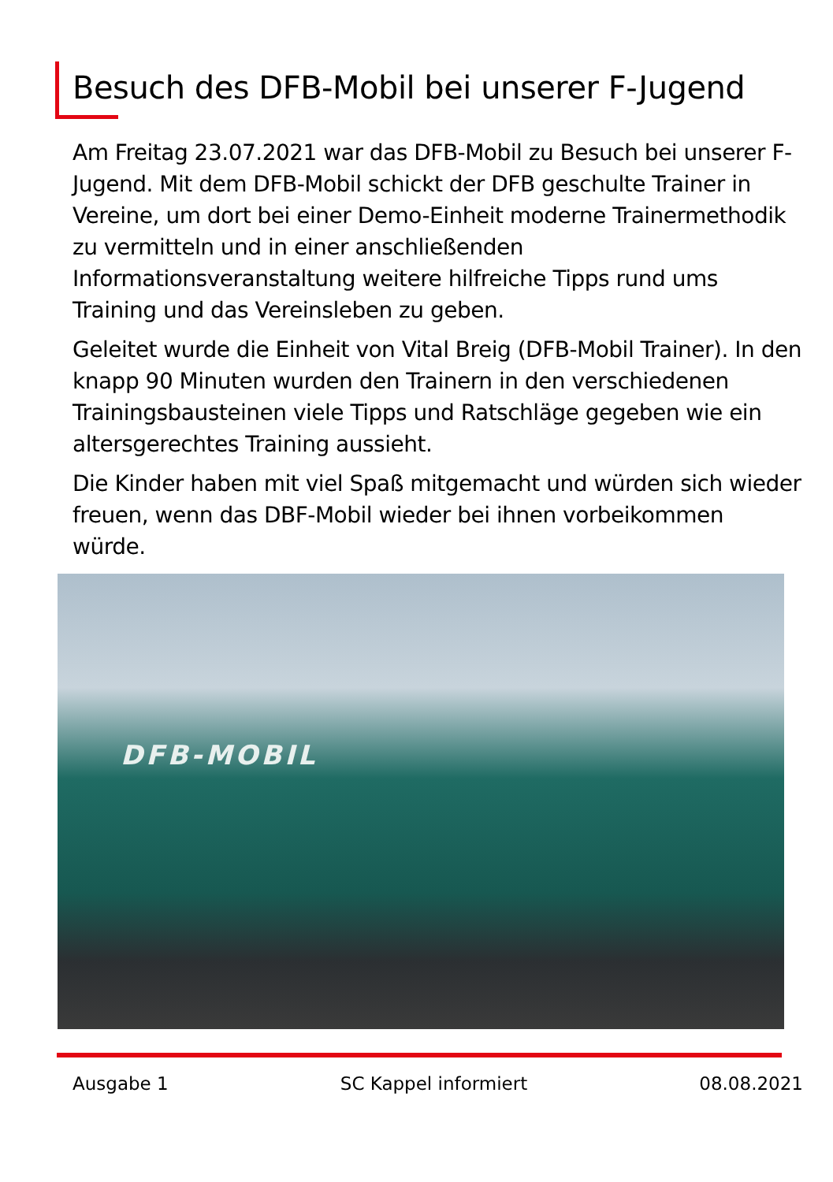Besuch des DFB-Mobil bei unserer F-Jugend
Am Freitag 23.07.2021 war das DFB-Mobil zu Besuch bei unserer F-Jugend. Mit dem DFB-Mobil schickt der DFB geschulte Trainer in Vereine, um dort bei einer Demo-Einheit moderne Trainermethodik zu vermitteln und in einer anschließenden Informationsveranstaltung weitere hilfreiche Tipps rund ums Training und das Vereinsleben zu geben.
Geleitet wurde die Einheit von Vital Breig (DFB-Mobil Trainer). In den knapp 90 Minuten wurden den Trainern in den verschiedenen Trainingsbausteinen viele Tipps und Ratschläge gegeben wie ein altersgerechtes Training aussieht.
Die Kinder haben mit viel Spaß mitgemacht und würden sich wieder freuen, wenn das DBF-Mobil wieder bei ihnen vorbeikommen würde.
DFB-MOBIL
Ausgabe 1 SC Kappel informiert 08.08.2021